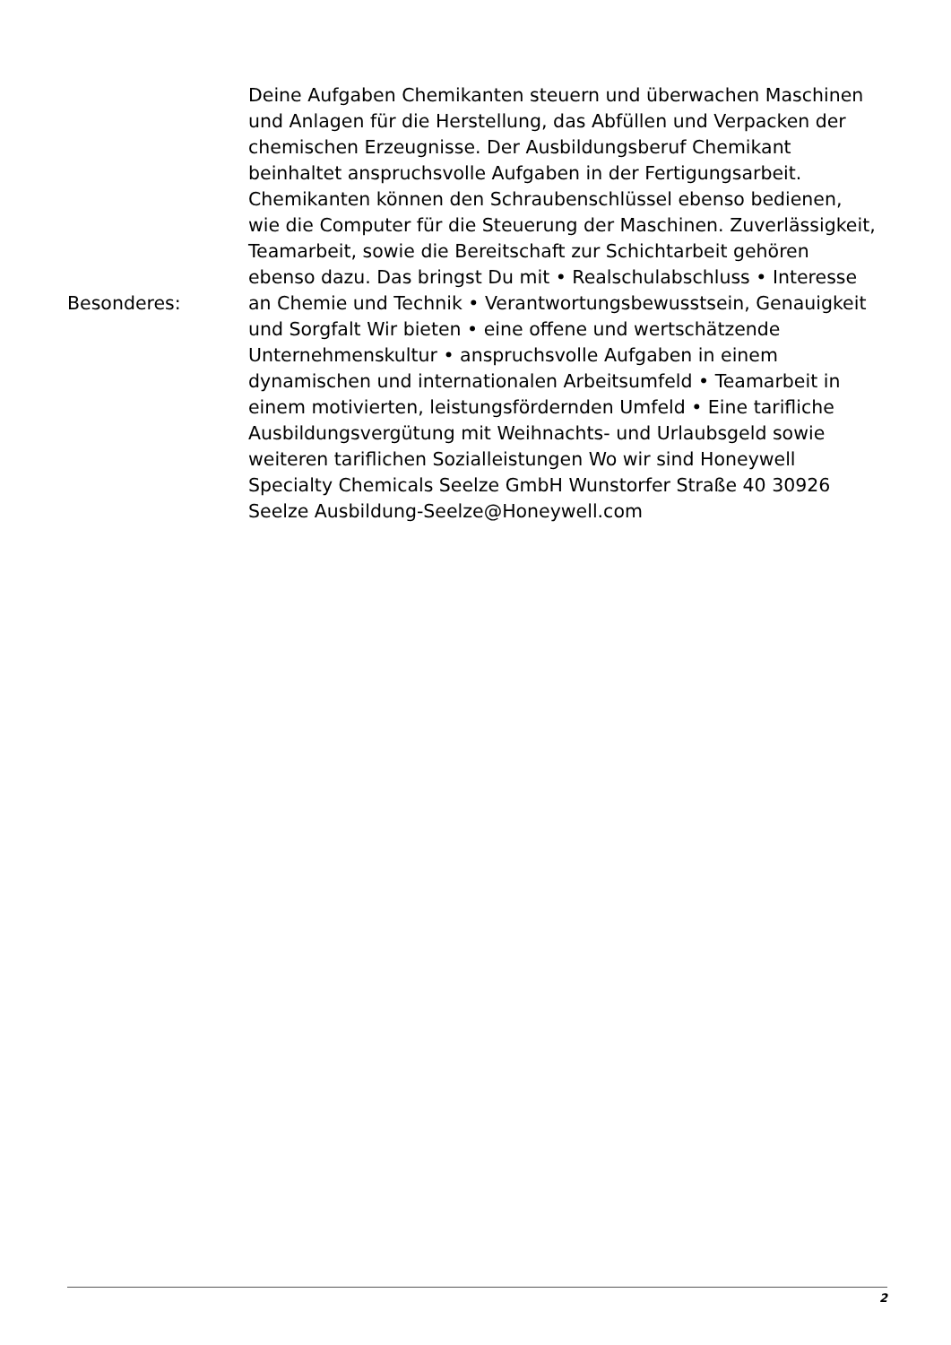| Besonderes: | Deine Aufgaben Chemikanten steuern und überwachen Maschinen und Anlagen für die Herstellung, das Abfüllen und Verpacken der chemischen Erzeugnisse. Der Ausbildungsberuf Chemikant beinhaltet anspruchsvolle Aufgaben in der Fertigungsarbeit. Chemikanten können den Schraubenschlüssel ebenso bedienen, wie die Computer für die Steuerung der Maschinen. Zuverlässigkeit, Teamarbeit, sowie die Bereitschaft zur Schichtarbeit gehören ebenso dazu. Das bringst Du mit • Realschulabschluss • Interesse an Chemie und Technik • Verantwortungsbewusstsein, Genauigkeit und Sorgfalt Wir bieten • eine offene und wertschätzende Unternehmenskultur • anspruchsvolle Aufgaben in einem dynamischen und internationalen Arbeitsumfeld • Teamarbeit in einem motivierten, leistungsfördernden Umfeld • Eine tarifliche Ausbildungsvergütung mit Weihnachts- und Urlaubsgeld sowie weiteren tariflichen Sozialleistungen Wo wir sind Honeywell Specialty Chemicals Seelze GmbH Wunstorfer Straße 40 30926 Seelze Ausbildung-Seelze@Honeywell.com |
2